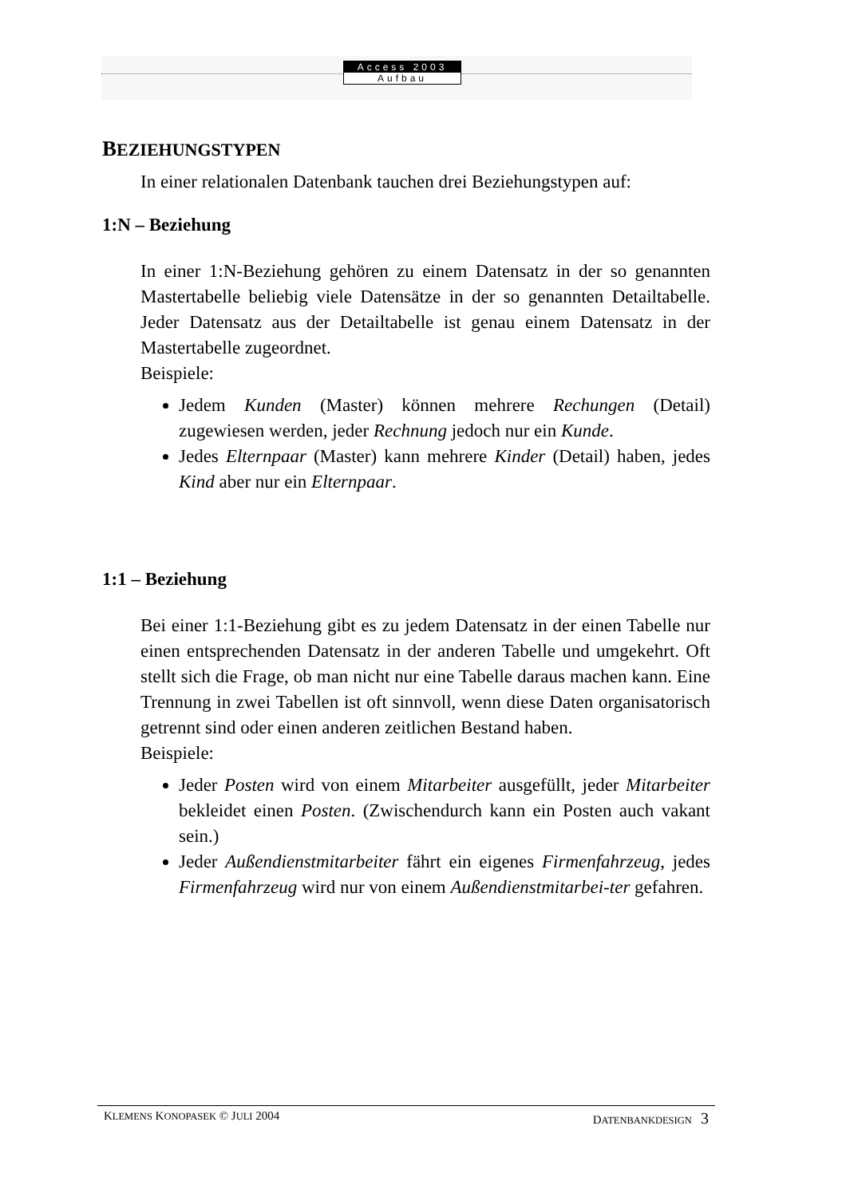Access 2003
Aufbau
BEZIEHUNGSTYPEN
In einer relationalen Datenbank tauchen drei Beziehungstypen auf:
1:N – Beziehung
In einer 1:N-Beziehung gehören zu einem Datensatz in der so genannten Mastertabelle beliebig viele Datensätze in der so genannten Detailtabelle. Jeder Datensatz aus der Detailtabelle ist genau einem Datensatz in der Mastertabelle zugeordnet.
Beispiele:
Jedem Kunden (Master) können mehrere Rechungen (Detail) zugewiesen werden, jeder Rechnung jedoch nur ein Kunde.
Jedes Elternpaar (Master) kann mehrere Kinder (Detail) haben, jedes Kind aber nur ein Elternpaar.
1:1 – Beziehung
Bei einer 1:1-Beziehung gibt es zu jedem Datensatz in der einen Tabelle nur einen entsprechenden Datensatz in der anderen Tabelle und umgekehrt. Oft stellt sich die Frage, ob man nicht nur eine Tabelle daraus machen kann. Eine Trennung in zwei Tabellen ist oft sinnvoll, wenn diese Daten organisatorisch getrennt sind oder einen anderen zeitlichen Bestand haben.
Beispiele:
Jeder Posten wird von einem Mitarbeiter ausgefüllt, jeder Mitarbeiter bekleidet einen Posten. (Zwischendurch kann ein Posten auch vakant sein.)
Jeder Außendienstmitarbeiter fährt ein eigenes Firmenfahrzeug, jedes Firmenfahrzeug wird nur von einem Außendienstmitarbei-ter gefahren.
KLEMENS KONOPASEK © JULI 2004 DATENBANKDESIGN 3